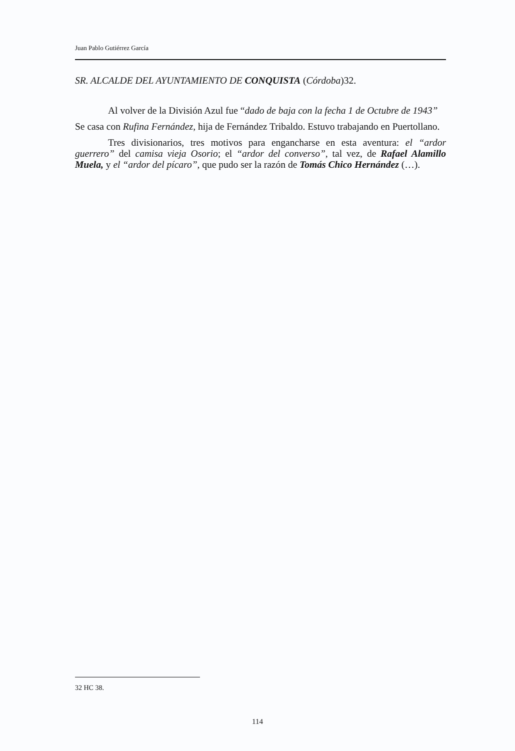Juan Pablo Gutiérrez García
SR. ALCALDE DEL AYUNTAMIENTO DE CONQUISTA (Córdoba)32.
Al volver de la División Azul fue “dado de baja con la fecha 1 de Octubre de 1943”
Se casa con Rufina Fernández, hija de Fernández Tribaldo. Estuvo trabajando en Puertollano.
Tres divisionarios, tres motivos para engancharse en esta aventura: el “ardor guerrero” del camisa vieja Osorio; el “ardor del converso”, tal vez, de Rafael Alamillo Muela, y el “ardor del pícaro”, que pudo ser la razón de Tomás Chico Hernández (…).
32 HC 38.
114